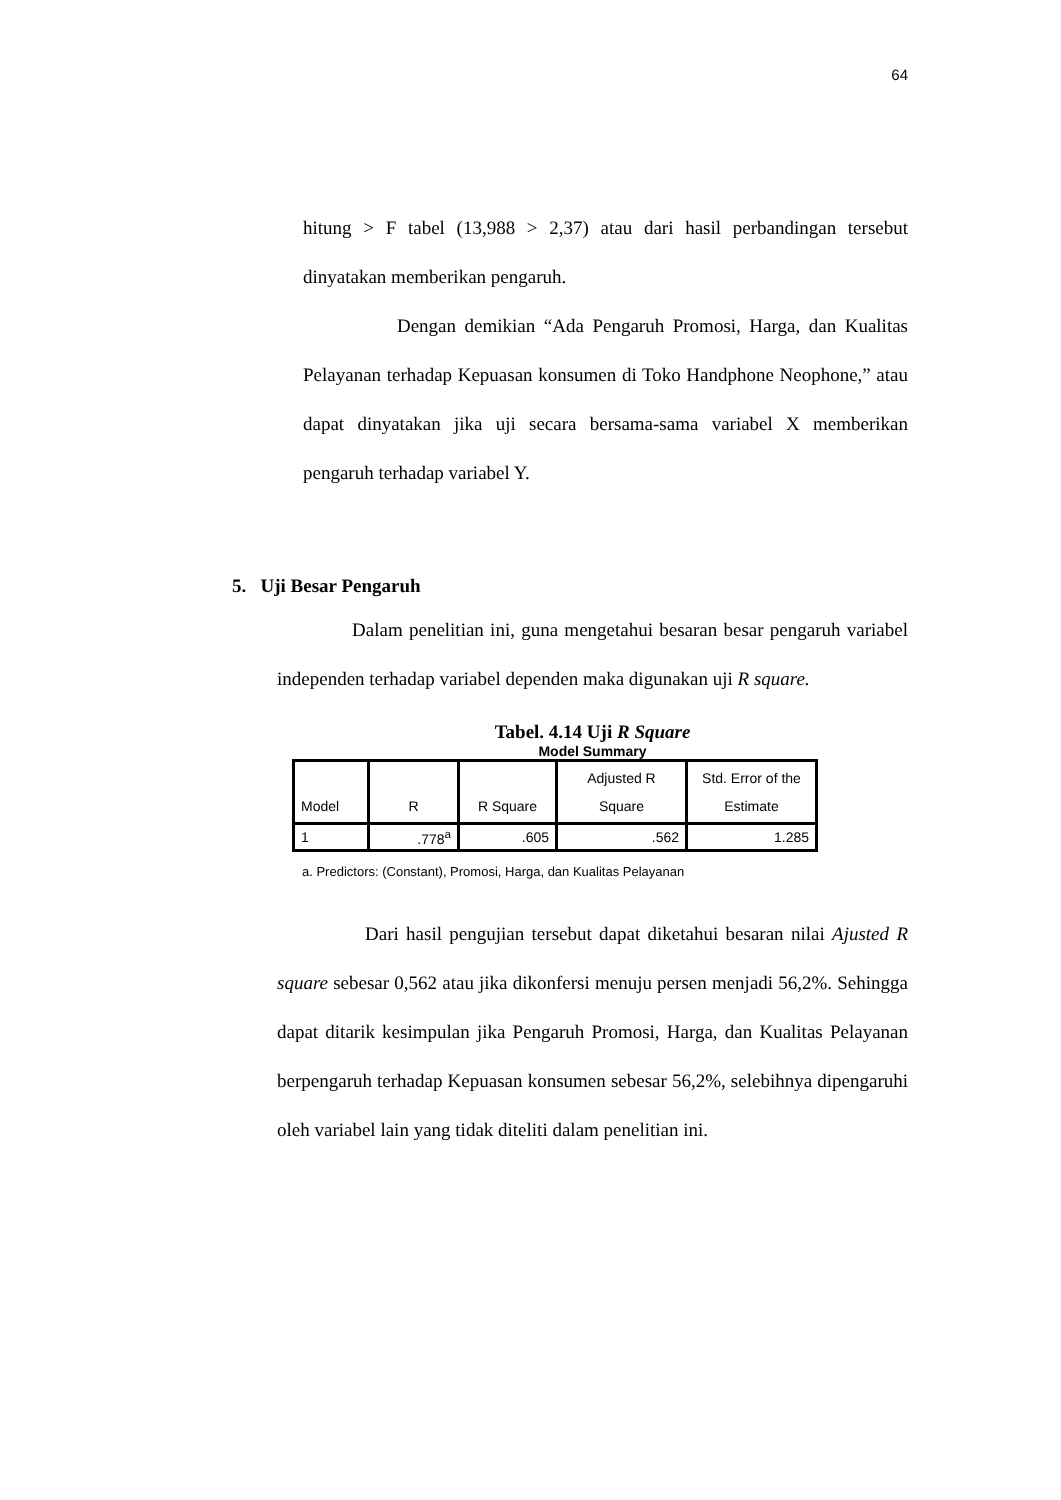64
hitung > F tabel (13,988 > 2,37) atau dari hasil perbandingan tersebut dinyatakan memberikan pengaruh.
Dengan demikian “Ada Pengaruh Promosi, Harga, dan Kualitas Pelayanan terhadap Kepuasan konsumen di Toko Handphone Neophone,” atau dapat dinyatakan jika uji secara bersama-sama variabel X memberikan pengaruh terhadap variabel Y.
5. Uji Besar Pengaruh
Dalam penelitian ini, guna mengetahui besaran besar pengaruh variabel independen terhadap variabel dependen maka digunakan uji R square.
Tabel. 4.14 Uji R Square
Model Summary
| Model | R | R Square | Adjusted R Square | Std. Error of the Estimate |
| --- | --- | --- | --- | --- |
| 1 | .778<sup>a</sup> | .605 | .562 | 1.285 |
a. Predictors: (Constant), Promosi, Harga, dan Kualitas Pelayanan
Dari hasil pengujian tersebut dapat diketahui besaran nilai Ajusted R square sebesar 0,562 atau jika dikonfersi menuju persen menjadi 56,2%. Sehingga dapat ditarik kesimpulan jika Pengaruh Promosi, Harga, dan Kualitas Pelayanan berpengaruh terhadap Kepuasan konsumen sebesar 56,2%, selebihnya dipengaruhi oleh variabel lain yang tidak diteliti dalam penelitian ini.